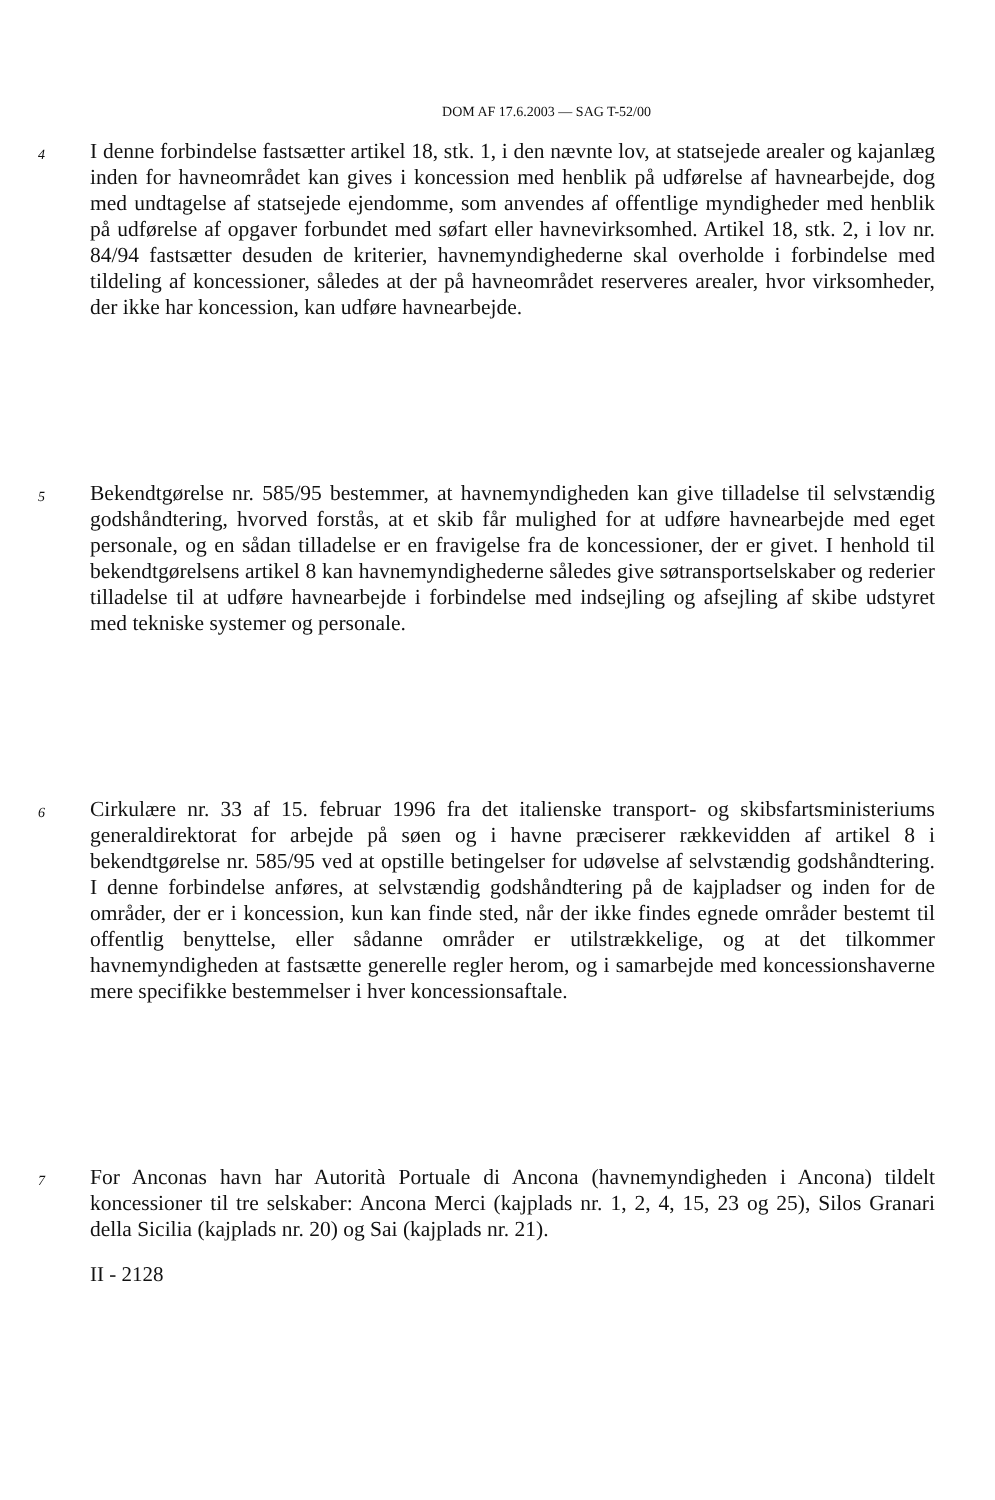DOM AF 17.6.2003 — SAG T-52/00
4
I denne forbindelse fastsætter artikel 18, stk. 1, i den nævnte lov, at statsejede arealer og kajanlæg inden for havneområdet kan gives i koncession med henblik på udførelse af havnearbejde, dog med undtagelse af statsejede ejendomme, som anvendes af offentlige myndigheder med henblik på udførelse af opgaver forbundet med søfart eller havnevirksomhed. Artikel 18, stk. 2, i lov nr. 84/94 fastsætter desuden de kriterier, havnemyndighederne skal overholde i forbindelse med tildeling af koncessioner, således at der på havneområdet reserveres arealer, hvor virksomheder, der ikke har koncession, kan udføre havnearbejde.
5
Bekendtgørelse nr. 585/95 bestemmer, at havnemyndigheden kan give tilladelse til selvstændig godshåndtering, hvorved forstås, at et skib får mulighed for at udføre havnearbejde med eget personale, og en sådan tilladelse er en fravigelse fra de koncessioner, der er givet. I henhold til bekendtgørelsens artikel 8 kan havnemyndighederne således give søtransportselskaber og rederier tilladelse til at udføre havnearbejde i forbindelse med indsejling og afsejling af skibe udstyret med tekniske systemer og personale.
6
Cirkulære nr. 33 af 15. februar 1996 fra det italienske transport- og skibsfartsministeriums generaldirektorat for arbejde på søen og i havne præciserer rækkevidden af artikel 8 i bekendtgørelse nr. 585/95 ved at opstille betingelser for udøvelse af selvstændig godshåndtering. I denne forbindelse anføres, at selvstændig godshåndtering på de kajpladser og inden for de områder, der er i koncession, kun kan finde sted, når der ikke findes egnede områder bestemt til offentlig benyttelse, eller sådanne områder er utilstrækkelige, og at det tilkommer havnemyndigheden at fastsætte generelle regler herom, og i samarbejde med koncessionshaverne mere specifikke bestemmelser i hver koncessionsaftale.
7
For Anconas havn har Autorità Portuale di Ancona (havnemyndigheden i Ancona) tildelt koncessioner til tre selskaber: Ancona Merci (kajplads nr. 1, 2, 4, 15, 23 og 25), Silos Granari della Sicilia (kajplads nr. 20) og Sai (kajplads nr. 21).
II - 2128